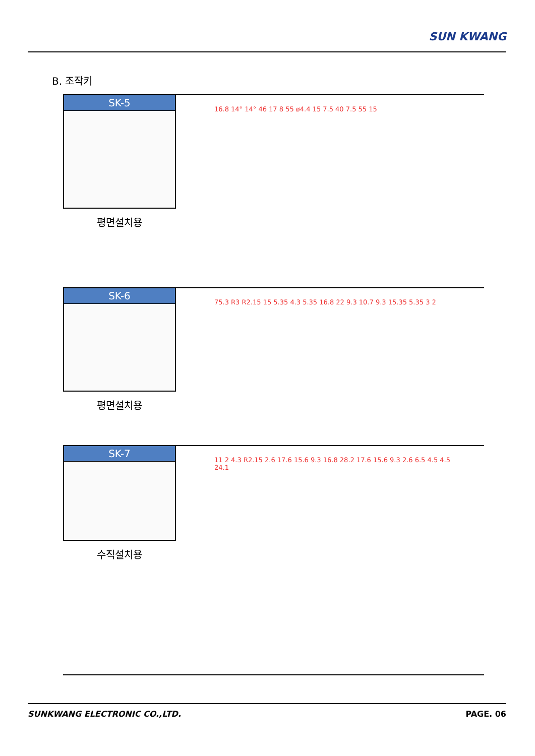SUN KWANG
B. 조작키
SK-5
평면설치용
16.8 14° 14° 46 17 8 55 ø4.4 15 7.5 40 7.5 55 15
SK-6
평면설치용
75.3 R3 R2.15 15 5.35 4.3 5.35 16.8 22 9.3 10.7 9.3 15.35 5.35 3 2
SK-7
수직설치용
11 2 4.3 R2.15 2.6 17.6 15.6 9.3 16.8 28.2 17.6 15.6 9.3 2.6 6.5 4.5 4.5 24.1
SUNKWANG ELECTRONIC CO.,LTD. PAGE. 06